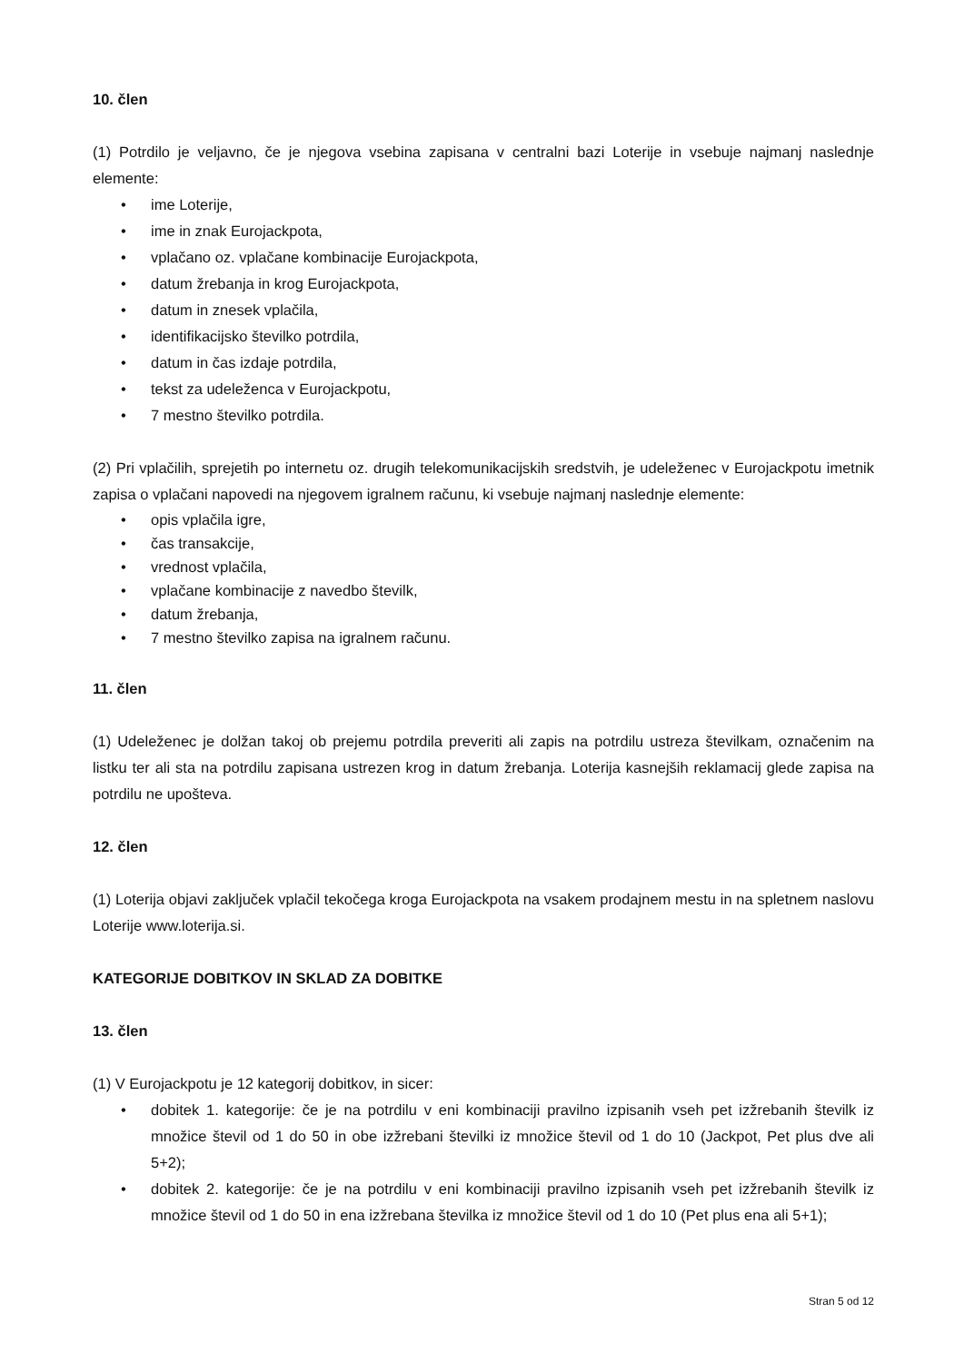10. člen
(1) Potrdilo je veljavno, če je njegova vsebina zapisana v centralni bazi Loterije in vsebuje najmanj naslednje elemente:
• ime Loterije,
• ime in znak Eurojackpota,
• vplačano oz. vplačane kombinacije Eurojackpota,
• datum žrebanja in krog Eurojackpota,
• datum in znesek vplačila,
• identifikacijsko številko potrdila,
• datum in čas izdaje potrdila,
• tekst za udeleženca v Eurojackpotu,
• 7 mestno številko potrdila.
(2) Pri vplačilih, sprejetih po internetu oz. drugih telekomunikacijskih sredstvih, je udeleženec v Eurojackpotu imetnik zapisa o vplačani napovedi na njegovem igralnem računu, ki vsebuje najmanj naslednje elemente:
• opis vplačila igre,
• čas transakcije,
• vrednost vplačila,
• vplačane kombinacije z navedbo številk,
• datum žrebanja,
• 7 mestno številko zapisa na igralnem računu.
11. člen
(1) Udeleženec je dolžan takoj ob prejemu potrdila preveriti ali zapis na potrdilu ustreza številkam, označenim na listku ter ali sta na potrdilu zapisana ustrezen krog in datum žrebanja. Loterija kasnejših reklamacij glede zapisa na potrdilu ne upošteva.
12. člen
(1) Loterija objavi zaključek vplačil tekočega kroga Eurojackpota na vsakem prodajnem mestu in na spletnem naslovu Loterije www.loterija.si.
KATEGORIJE DOBITKOV IN SKLAD ZA DOBITKE
13. člen
(1) V Eurojackpotu je 12 kategorij dobitkov, in sicer:
• dobitek 1. kategorije: če je na potrdilu v eni kombinaciji pravilno izpisanih vseh pet izžrebanih številk iz množice števil od 1 do 50 in obe izžrebani številki iz množice števil od 1 do 10 (Jackpot, Pet plus dve ali 5+2);
• dobitek 2. kategorije: če je na potrdilu v eni kombinaciji pravilno izpisanih vseh pet izžrebanih številk iz množice števil od 1 do 50 in ena izžrebana številka iz množice števil od 1 do 10 (Pet plus ena ali 5+1);
Stran 5 od 12